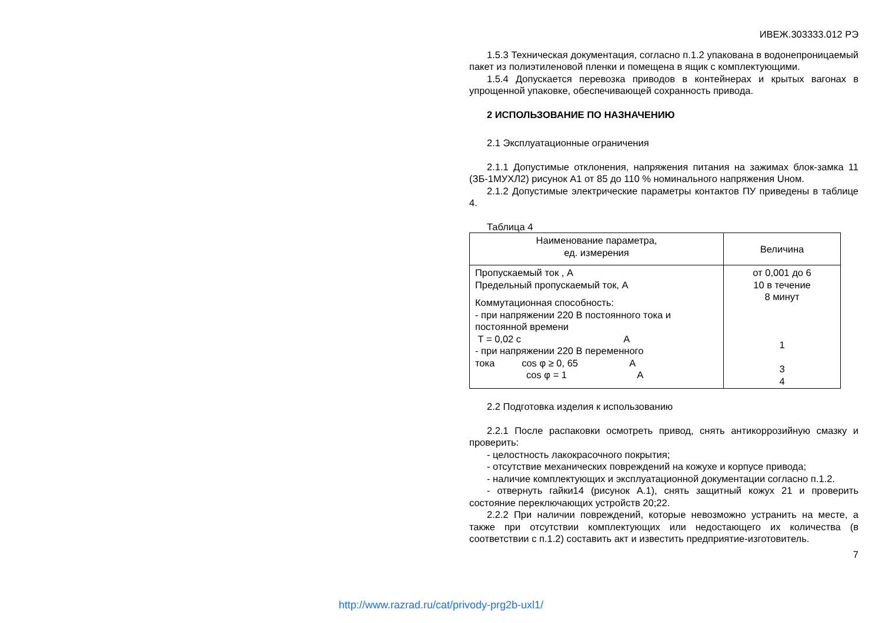ИВЕЖ.303333.012 РЭ
1.5.3 Техническая документация, согласно п.1.2 упакована в водонепроницаемый пакет из полиэтиленовой пленки и помещена в ящик с комплектующими.
1.5.4 Допускается перевозка приводов в контейнерах и крытых вагонах в упрощенной упаковке, обеспечивающей сохранность привода.
2 ИСПОЛЬЗОВАНИЕ ПО НАЗНАЧЕНИЮ
2.1 Эксплуатационные ограничения
2.1.1 Допустимые отклонения, напряжения питания на зажимах блок-замка 11 (ЗБ-1МУХЛ2) рисунок А1 от 85 до 110 % номинального напряжения Uном.
2.1.2 Допустимые электрические параметры контактов ПУ приведены в таблице 4.
Таблица 4
| Наименование параметра, ед. измерения | Величина |
| Пропускаемый ток , А Предельный пропускаемый ток, А Коммутационная способность: - при напряжении 220 В постоянного тока и постоянной времени T = 0,02 с А - при напряжении 220 В переменного тока cos φ ≥ 0, 65 А cos φ = 1 А | от 0,001 до 6 10 в течение 8 минут 1 3 4 |
2.2 Подготовка изделия к использованию
2.2.1 После распаковки осмотреть привод, снять антикоррозийную смазку и проверить:
- целостность лакокрасочного покрытия;
- отсутствие механических повреждений на кожухе и корпусе привода;
- наличие комплектующих и эксплуатационной документации согласно п.1.2.
- отвернуть гайки14 (рисунок А.1), снять защитный кожух 21 и проверить состояние переключающих устройств 20;22.
2.2.2 При наличии повреждений, которые невозможно устранить на месте, а также при отсутствии комплектующих или недостающего их количества (в соответствии с п.1.2) составить акт и известить предприятие-изготовитель.
7
http://www.razrad.ru/cat/privody-prg2b-uxl1/